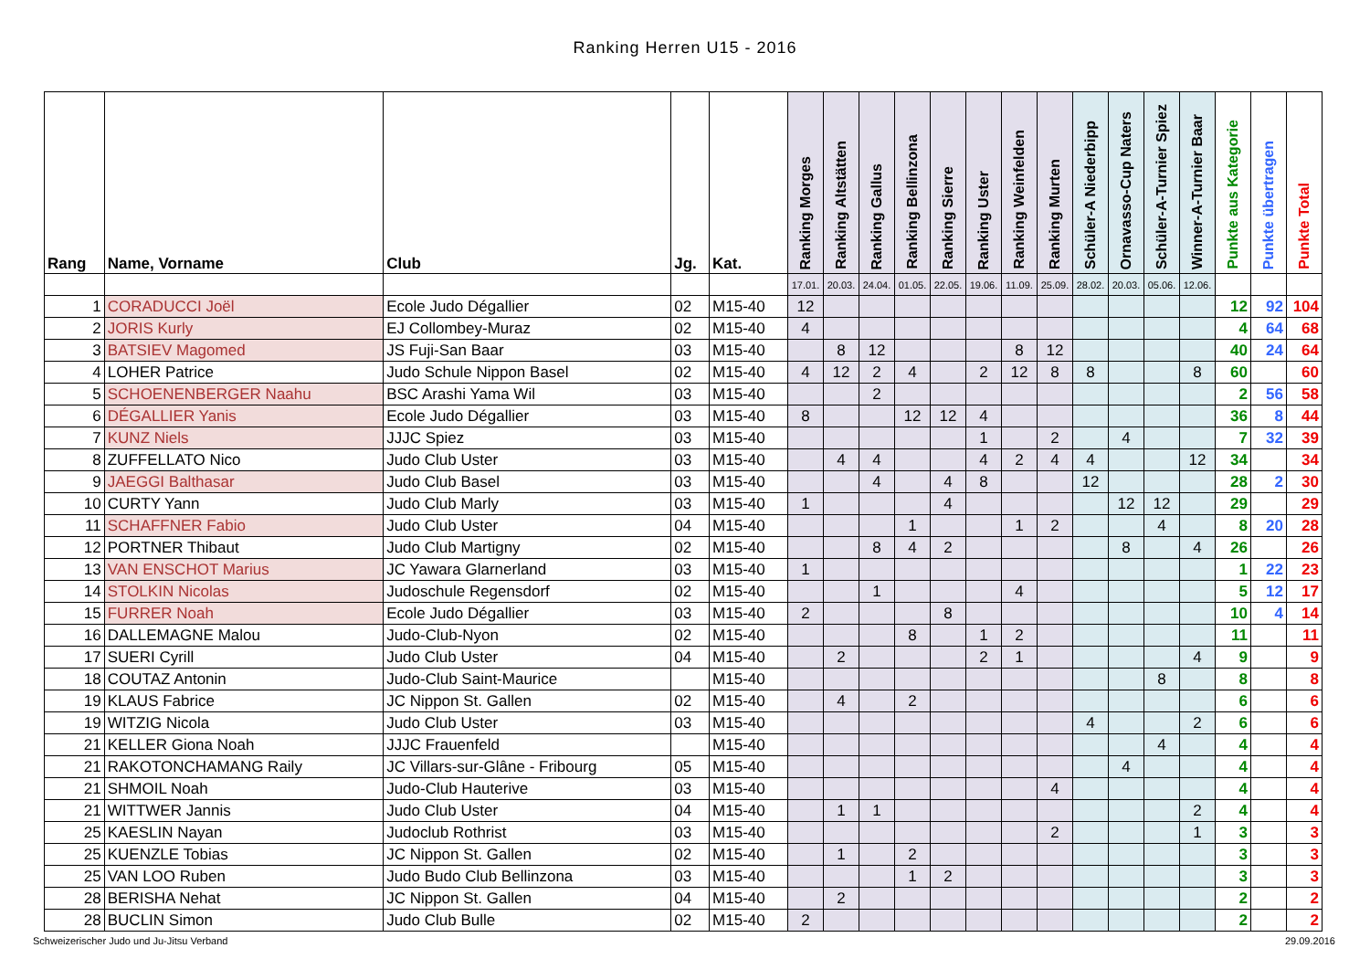Ranking Herren U15 - 2016
| Rang | Name, Vorname | Club | Jg. | Kat. | Ranking Morges | Ranking Altstätten | Ranking Gallus | Ranking Bellinzona | Ranking Sierre | Ranking Uster | Ranking Weinfelden | Ranking Murten | Schüler-A Niederbipp | Ornavasso-Cup Naters | Schüler-A-Turnier Spiez | Winner-A-Turnier Baar | Punkte aus Kategorie | Punkte übertragen | Punkte Total |
| --- | --- | --- | --- | --- | --- | --- | --- | --- | --- | --- | --- | --- | --- | --- | --- | --- | --- | --- | --- |
| | | | | | 17.01. | 20.03. | 24.04. | 01.05. | 22.05. | 19.06. | 11.09. | 25.09. | 28.02. | 20.03. | 05.06. | 12.06. | | | |
| 1 | CORADUCCI Joël | Ecole Judo Dégallier | 02 | M15-40 | 12 | | | | | | | | | | | | 12 | 92 | 104 |
| 2 | JORIS Kurly | EJ Collombey-Muraz | 02 | M15-40 | 4 | | | | | | | | | | | | 4 | 64 | 68 |
| 3 | BATSIEV Magomed | JS Fuji-San Baar | 03 | M15-40 | | 8 | 12 | | | | 8 | 12 | | | | | 40 | 24 | 64 |
| 4 | LOHER Patrice | Judo Schule Nippon Basel | 02 | M15-40 | 4 | 12 | 2 | 4 | | 2 | 12 | 8 | 8 | | | 8 | 60 | | 60 |
| 5 | SCHOENENBERGER Naahu | BSC Arashi Yama Wil | 03 | M15-40 | | | 2 | | | | | | | | | | 2 | 56 | 58 |
| 6 | DÉGALLIER Yanis | Ecole Judo Dégallier | 03 | M15-40 | 8 | | | 12 | 12 | 4 | | | | | | | 36 | 8 | 44 |
| 7 | KUNZ Niels | JJJC Spiez | 03 | M15-40 | | | | | | 1 | | 2 | | 4 | | | 7 | 32 | 39 |
| 8 | ZUFFELLATO Nico | Judo Club Uster | 03 | M15-40 | | 4 | 4 | | | 4 | 2 | 4 | 4 | | | 12 | 34 | | 34 |
| 9 | JAEGGI Balthasar | Judo Club Basel | 03 | M15-40 | | | 4 | | 4 | 8 | | | 12 | | | | 28 | 2 | 30 |
| 10 | CURTY Yann | Judo Club Marly | 03 | M15-40 | 1 | | | | 4 | | | | | 12 | 12 | | 29 | | 29 |
| 11 | SCHAFFNER Fabio | Judo Club Uster | 04 | M15-40 | | | | 1 | | | 1 | 2 | | | 4 | | 8 | 20 | 28 |
| 12 | PORTNER Thibaut | Judo Club Martigny | 02 | M15-40 | | | 8 | 4 | 2 | | | | | 8 | | 4 | 26 | | 26 |
| 13 | VAN ENSCHOT Marius | JC Yawara Glarnerland | 03 | M15-40 | 1 | | | | | | | | | | | | 1 | 22 | 23 |
| 14 | STOLKIN Nicolas | Judoschule Regensdorf | 02 | M15-40 | | | 1 | | | | 4 | | | | | | 5 | 12 | 17 |
| 15 | FURRER Noah | Ecole Judo Dégallier | 03 | M15-40 | 2 | | | | 8 | | | | | | | | 10 | 4 | 14 |
| 16 | DALLEMAGNE Malou | Judo-Club-Nyon | 02 | M15-40 | | | | 8 | | 1 | 2 | | | | | | 11 | | 11 |
| 17 | SUERI Cyrill | Judo Club Uster | 04 | M15-40 | | 2 | | | | 2 | 1 | | | | | 4 | 9 | | 9 |
| 18 | COUTAZ Antonin | Judo-Club Saint-Maurice | | M15-40 | | | | | | | | | | | 8 | | 8 | | 8 |
| 19 | KLAUS Fabrice | JC Nippon St. Gallen | 02 | M15-40 | | 4 | | 2 | | | | | | | | | 6 | | 6 |
| 19 | WITZIG Nicola | Judo Club Uster | 03 | M15-40 | | | | | | | | | 4 | | | 2 | 6 | | 6 |
| 21 | KELLER Giona Noah | JJJC Frauenfeld | | M15-40 | | | | | | | | | | | 4 | | 4 | | 4 |
| 21 | RAKOTONCHAMANG Raily | JC Villars-sur-Glâne - Fribourg | 05 | M15-40 | | | | | | | | | | 4 | | | 4 | | 4 |
| 21 | SHMOIL Noah | Judo-Club Hauterive | 03 | M15-40 | | | | | | | | 4 | | | | | 4 | | 4 |
| 21 | WITTWER Jannis | Judo Club Uster | 04 | M15-40 | | 1 | 1 | | | | | | | | | 2 | 4 | | 4 |
| 25 | KAESLIN Nayan | Judoclub Rothrist | 03 | M15-40 | | | | | | | | 2 | | | | 1 | 3 | | 3 |
| 25 | KUENZLE Tobias | JC Nippon St. Gallen | 02 | M15-40 | | 1 | | 2 | | | | | | | | | 3 | | 3 |
| 25 | VAN LOO Ruben | Judo Budo Club Bellinzona | 03 | M15-40 | | | | 1 | 2 | | | | | | | | 3 | | 3 |
| 28 | BERISHA Nehat | JC Nippon St. Gallen | 04 | M15-40 | | 2 | | | | | | | | | | | 2 | | 2 |
| 28 | BUCLIN Simon | Judo Club Bulle | 02 | M15-40 | 2 | | | | | | | | | | | | 2 | | 2 |
Schweizerischer Judo und Ju-Jitsu Verband 29.09.2016